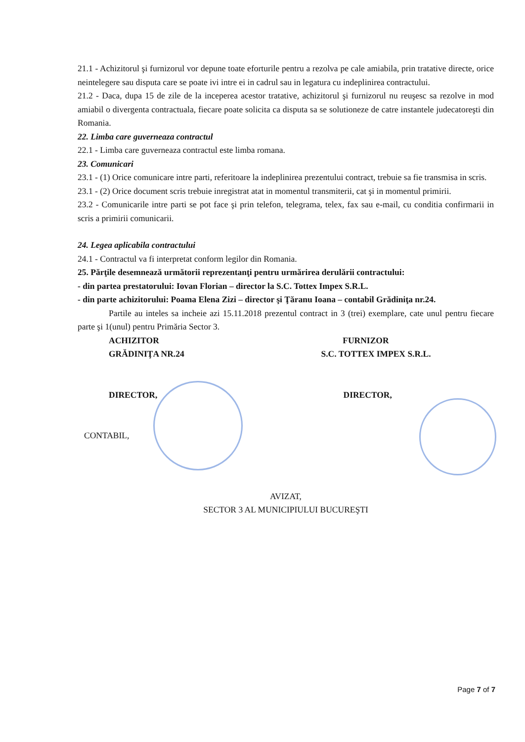21.1 - Achizitorul şi furnizorul vor depune toate eforturile pentru a rezolva pe cale amiabila, prin tratative directe, orice neintelegere sau disputa care se poate ivi intre ei in cadrul sau in legatura cu indeplinirea contractului.
21.2 - Daca, dupa 15 de zile de la inceperea acestor tratative, achizitorul şi furnizorul nu reuşesc sa rezolve in mod amiabil o divergenta contractuala, fiecare poate solicita ca disputa sa se solutioneze de catre instantele judecatoreşti din Romania.
22. Limba care guverneaza contractul
22.1 - Limba care guverneaza contractul este limba romana.
23. Comunicari
23.1 - (1) Orice comunicare intre parti, referitoare la indeplinirea prezentului contract, trebuie sa fie transmisa in scris.
23.1 - (2) Orice document scris trebuie inregistrat atat in momentul transmiterii, cat şi in momentul primirii.
23.2 - Comunicarile intre parti se pot face şi prin telefon, telegrama, telex, fax sau e-mail, cu conditia confirmarii in scris a primirii comunicarii.
24. Legea aplicabila contractului
24.1 - Contractul va fi interpretat conform legilor din Romania.
25. Părţile desemnează următorii reprezentanţi pentru urmărirea derulării contractului:
- din partea prestatorului: Iovan Florian – director la S.C. Tottex Impex S.R.L.
- din parte achizitorului: Poama Elena Zizi – director şi Ţăranu Ioana – contabil Grădiniţa nr.24.
Partile au inteles sa incheie azi 15.11.2018 prezentul contract in 3 (trei) exemplare, cate unul pentru fiecare parte şi 1(unul) pentru Primăria Sector 3.
ACHIZITOR
GRĂDINIŢA NR.24
FURNIZOR
S.C. TOTTEX IMPEX S.R.L.
DIRECTOR, DIRECTOR,
CONTABIL,
AVIZAT,
SECTOR 3 AL MUNICIPIULUI BUCUREŞTI
Page 7 of 7